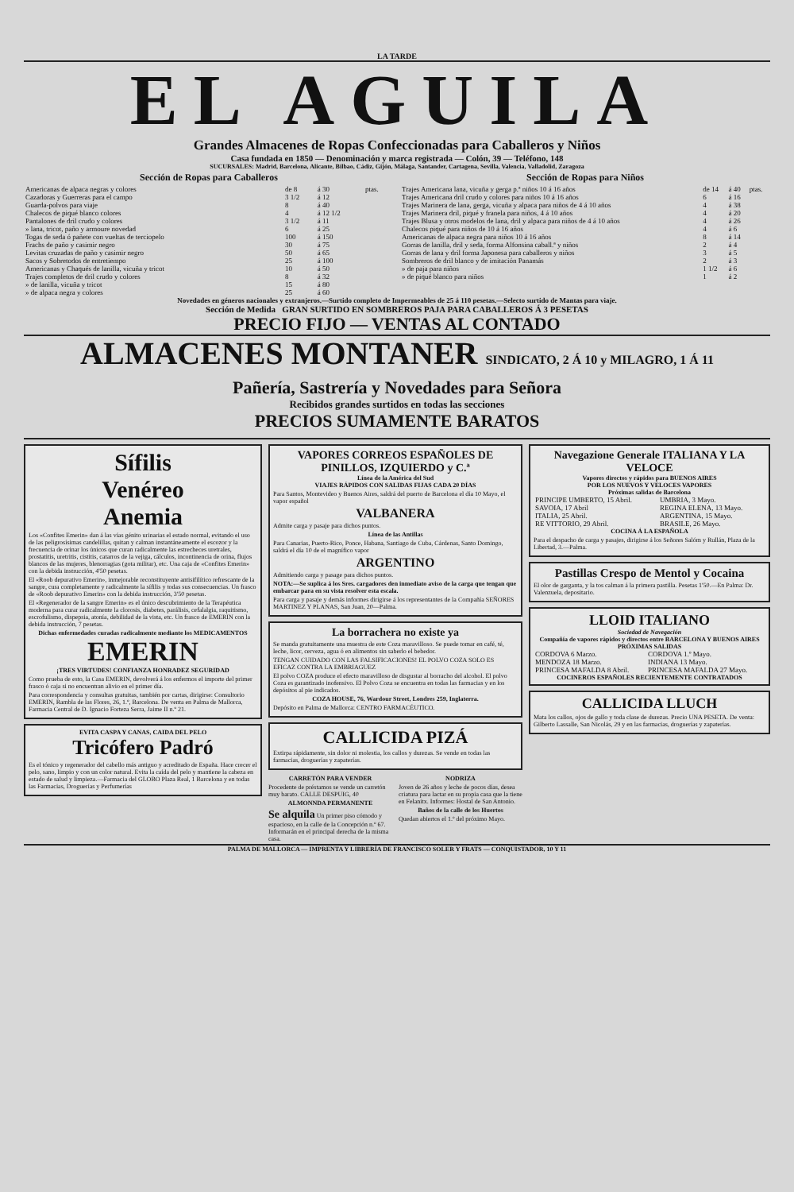LA TARDE
EL AGUILA
Grandes Almacenes de Ropas Confeccionadas para Caballeros y Niños
Casa fundada en 1850 — Denominación y marca registrada — Colón, 39 — Teléfono, 148
SUCURSALES: Madrid, Barcelona, Alicante, Bilbao, Cádiz, Gijón, Málaga, Santander, Cartagena, Sevilla, Valencia, Valladolid, Zaragoza
Sección de Ropas para Caballeros
| Americanas de alpaca negras y colores | de 8 | á 30 | ptas. |
| Cazadoras y Guerreras para el campo | 3 1/2 | á 12 | |
| Guarda-polvos para viaje | 8 | á 40 | |
| Chalecos de piqué blanco colores | 4 | á 12 1/2 | |
| Pantalones de dril crudo y colores | 3 1/2 | á 11 | |
| » lana, tricot, paño y armoure novedad | 6 | á 25 | |
| Togas de seda ó pañete con vueltas de terciopelo | 100 | á 150 | |
| Frachs de paño y casimir negro | 30 | á 75 | |
| Levitas cruzadas de paño y casimir negro | 50 | á 65 | |
| Sacos y Sobretodos de entretiempo | 25 | á 100 | |
| Americanas y Chaqués de lanilla, vicuña y tricot | 10 | á 50 | |
| Trajes completos de dril crudo y colores | 8 | á 32 | |
| » de lanilla, vicuña y tricot | 15 | á 80 | |
| » de alpaca negra y colores | 25 | á 60 | |
Sección de Ropas para Niños
| Trajes Americana lana, vicuña y gerga p.ª niños 10 á 16 años | de 14 | á 40 | ptas. |
| Trajes Americana dril crudo y colores para niños 10 á 16 años | 6 | á 16 | |
| Trajes Marinera de lana, gerga, vicuña y alpaca para niños de 4 á 10 años | 4 | á 38 | |
| Trajes Marinera dril, piqué y franela para niños, 4 á 10 años | 4 | á 20 | |
| Trajes Blusa y otros modelos de lana, dril y alpaca para niños de 4 á 10 años | 4 | á 26 | |
| Chalecos piqué para niños de 10 á 16 años | 4 | á 6 | |
| Americanas de alpaca negra para niños 10 á 16 años | 8 | á 14 | |
| Gorras de lanilla, dril y seda, forma Alfonsina caball.ª y niños | 2 | á 4 | |
| Gorras de lana y dril forma Japonesa para caballeros y niños | 3 | á 5 | |
| Sombreros de dril blanco y de imitación Panamás | 2 | á 3 | |
| » de paja para niños | 1 1/2 | á 6 | |
| » de piqué blanco para niños | 1 | á 2 | |
Novedades en géneros nacionales y extranjeros.—Surtido completo de Impermeables de 25 á 110 pesetas.—Selecto surtido de Mantas para viaje.
Sección de Medida GRAN SURTIDO EN SOMBREROS PAJA PARA CABALLEROS Á 3 PESETAS
PRECIO FIJO — VENTAS AL CONTADO
ALMACENES MONTANER SINDICATO, 2 Á 10 y MILAGRO, 1 Á 11
Pañería, Sastrería y Novedades para Señora
Recibidos grandes surtidos en todas las secciones
PRECIOS SUMAMENTE BARATOS
Sífilis
Venéreo
Anemia
Los «Confites Emerin» dan á las vías génito urinarias el estado normal, evitando el uso de las peligrosísimas candelillas, quitan y calman instantáneamente el escozor y la frecuencia de orinar los únicos que curan radicalmente las estrecheces uretrales, prostatitis, uretritis, cistitis, catarros de la vejiga, cálculos, incontinencia de orina, flujos blancos de las mujeres, blenorragias (gota militar), etc. Una caja de «Confites Emerin» con la debida instrucción, 4'50 pesetas.
El «Roob depurativo Emerin», inmejorable reconstituyente antisifilítico refrescante de la sangre, cura completamente y radicalmente la sífilis y todas sus consecuencias. Un frasco de «Roob depurativo Emerin» con la debida instrucción, 3'50 pesetas.
El «Regenerador de la sangre Emerin» es el único descubrimiento de la Terapéutica moderna para curar radicalmente la clorosis, diabetes, parálisis, cefalalgia, raquitismo, escrofulismo, dispepsia, atonía, debilidad de la vista, etc. Un frasco de EMERIN con la debida instrucción, 7 pesetas.
Dichas enfermedades curadas radicalmente mediante los MEDICAMENTOS
EMERIN
¡TRES VIRTUDES! CONFIANZA HONRADEZ SEGURIDAD
Como prueba de esto, la Casa EMERIN, devolverá á los enfermos el importe del primer frasco ó caja si no encuentran alivio en el primer día.
Para correspondencia y consultas gratuitas, también por cartas, dirigirse: Consultorio EMERIN, Rambla de las Flores, 26, 1.º, Barcelona. De venta en Palma de Mallorca, Farmacia Central de D. Ignacio Forteza Serra, Jaime II n.º 21.
EVITA CASPA Y CANAS, CAIDA DEL PELO
Tricófero Padró
Es el tónico y regenerador del cabello más antiguo y acreditado de España. Hace crecer el pelo, sano, limpio y con un color natural. Evita la caída del pelo y mantiene la cabeza en estado de salud y limpieza.—Farmacia del GLOBO Plaza Real, 1 Barcelona y en todas las Farmacias, Droguerías y Perfumerías
VAPORES CORREOS ESPAÑOLES DE PINILLOS, IZQUIERDO y C.ª
Línea de la América del Sud
VIAJES RÁPIDOS CON SALIDAS FIJAS CADA 20 DÍAS
Para Santos, Montevideo y Buenos Aires, saldrá del puerto de Barcelona el día 10 Mayo, el vapor español
VALBANERA
Admite carga y pasaje para dichos puntos.
Línea de las Antillas
Para Canarias, Puerto-Rico, Ponce, Habana, Santiago de Cuba, Cárdenas, Santo Domingo, saldrá el día 10 de el magnífico vapor
ARGENTINO
Admitiendo carga y pasage para dichos puntos.
NOTA:—Se suplica á los Sres. cargadores den inmediato aviso de la carga que tengan que embarcar para en su vista resolver esta escala.
Para carga y pasaje y demás informes dirigirse á los representantes de la Compañía SEÑORES MARTINEZ Y PLANAS, San Juan, 20—Palma.
La borrachera no existe ya
Se manda gratuitamente una muestra de este Coza maravilloso. Se puede tomar en café, té, leche, licor, cerveza, agua ó en alimentos sin saberlo el bebedor.
TENGAN CUIDADO CON LAS FALSIFICACIONES! EL POLVO COZA SOLO ES EFICAZ CONTRA LA EMBRIAGUEZ
El polvo COZA produce el efecto maravilloso de disgustar al borracho del alcohol. El polvo Coza es garantizado inofensivo. El Polvo Coza se encuentra en todas las farmacias y en los depósitos al pie indicados.
COZA HOUSE, 76, Wardour Street, Londres 259, Inglaterra.
Depósito en Palma de Mallorca: CENTRO FARMACÉUTICO.
CALLICIDA PIZÁ
Extirpa rápidamente, sin dolor ni molestia, los callos y durezas. Se vende en todas las farmacias, droguerías y zapaterías.
CARRETÓN PARA VENDER
Procedente de préstamos se vende un carretón muy barato. CALLE DESPUIG, 40
ALMONNDA PERMANENTE
Se alquila Un primer piso cómodo y espacioso, en la calle de la Concepción n.º 67. Informarán en el principal derecha de la misma casa.
NODRIZA
Joven de 26 años y leche de pocos días, desea criatura para lactar en su propia casa que la tiene en Felanitx. Informes: Hostal de San Antonio.
Baños de la calle de los Huertos
Quedan abiertos el 1.º del próximo Mayo.
Navegazione Generale ITALIANA Y LA VELOCE
Vapores directos y rápidos para BUENOS AIRES
POR LOS NUEVOS Y VELOCES VAPORES
Próximas salidas de Barcelona
| PRINCIPE UMBERTO, 15 Abril. | UMBRIA, 3 Mayo. |
| SAVOIA, 17 Abril | REGINA ELENA, 13 Mayo. |
| ITALIA, 25 Abril. | ARGENTINA, 15 Mayo. |
| RE VITTORIO, 29 Abril. | BRASILE, 26 Mayo. |
COCINA Á LA ESPAÑOLA
Para el despacho de carga y pasajes, dirigirse á los Señores Salóm y Rullán, Plaza de la Libertad, 3.—Palma.
Pastillas Crespo de Mentol y Cocaina
El olor de garganta, y la tos calman á la primera pastilla. Pesetas 1'50.—En Palma: Dr. Valenzuela, depositario.
LLOID ITALIANO
Sociedad de Navegación
Compañía de vapores rápidos y directos entre BARCELONA Y BUENOS AIRES
PRÓXIMAS SALIDAS
| CORDOVA 6 Marzo. | CORDOVA 1.º Mayo. |
| MENDOZA 18 Marzo. | INDIANA 13 Mayo. |
| PRINCESA MAFALDA 8 Abril. | PRINCESA MAFALDA 27 Mayo. |
COCINEROS ESPAÑOLES RECIENTEMENTE CONTRATADOS
CALLICIDA LLUCH
Mata los callos, ojos de gallo y toda clase de durezas. Precio UNA PESETA. De venta: Gilberto Lassalle, San Nicolás, 29 y en las farmacias, droguerías y zapaterías.
PALMA DE MALLORCA — IMPRENTA Y LIBRERÍA DE FRANCISCO SOLER Y FRATS — CONQUISTADOR, 10 Y 11